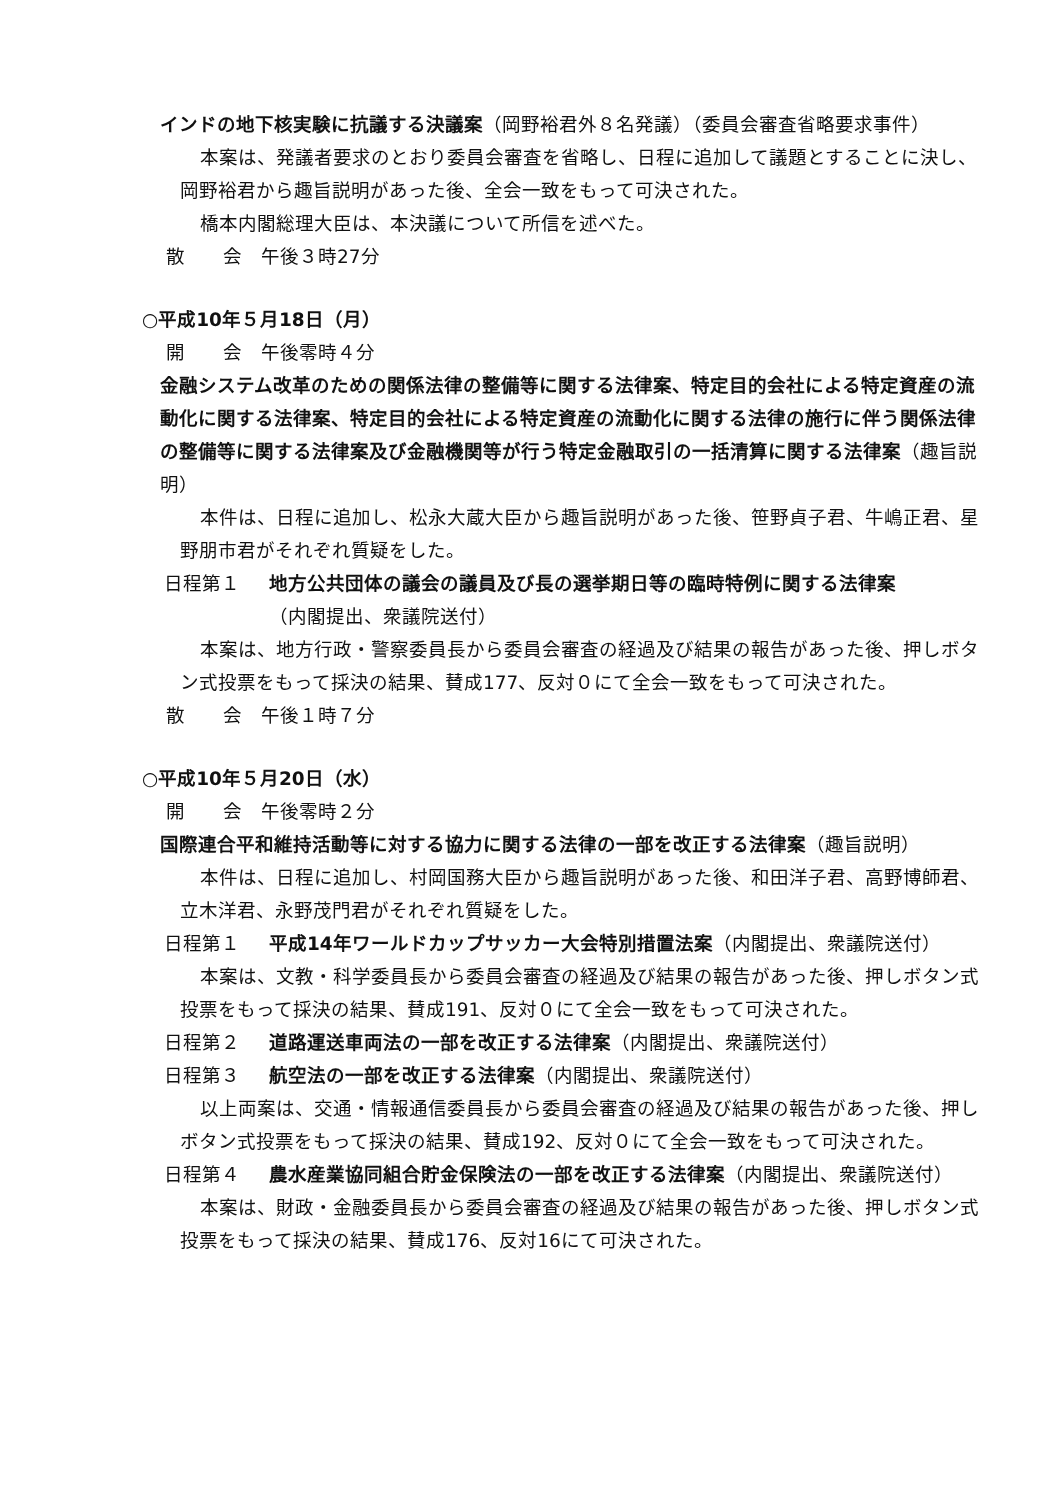インドの地下核実験に抗議する決議案（岡野裕君外８名発議）（委員会審査省略要求事件）
本案は、発議者要求のとおり委員会審査を省略し、日程に追加して議題とすることに決し、岡野裕君から趣旨説明があった後、全会一致をもって可決された。
橋本内閣総理大臣は、本決議について所信を述べた。
散　　会　午後３時27分
○平成10年５月18日（月）
開　　会　午後零時４分
金融システム改革のための関係法律の整備等に関する法律案、特定目的会社による特定資産の流動化に関する法律案、特定目的会社による特定資産の流動化に関する法律の施行に伴う関係法律の整備等に関する法律案及び金融機関等が行う特定金融取引の一括清算に関する法律案（趣旨説明）
本件は、日程に追加し、松永大蔵大臣から趣旨説明があった後、笹野貞子君、牛嶋正君、星野朋市君がそれぞれ質疑をした。
日程第１ 地方公共団体の議会の議員及び長の選挙期日等の臨時特例に関する法律案
（内閣提出、衆議院送付）
本案は、地方行政・警察委員長から委員会審査の経過及び結果の報告があった後、押しボタン式投票をもって採決の結果、賛成177、反対０にて全会一致をもって可決された。
散　　会　午後１時７分
○平成10年５月20日（水）
開　　会　午後零時２分
国際連合平和維持活動等に対する協力に関する法律の一部を改正する法律案（趣旨説明）
本件は、日程に追加し、村岡国務大臣から趣旨説明があった後、和田洋子君、高野博師君、立木洋君、永野茂門君がそれぞれ質疑をした。
日程第１ 平成14年ワールドカップサッカー大会特別措置法案（内閣提出、衆議院送付）
本案は、文教・科学委員長から委員会審査の経過及び結果の報告があった後、押しボタン式投票をもって採決の結果、賛成191、反対０にて全会一致をもって可決された。
日程第２ 道路運送車両法の一部を改正する法律案（内閣提出、衆議院送付）
日程第３ 航空法の一部を改正する法律案（内閣提出、衆議院送付）
以上両案は、交通・情報通信委員長から委員会審査の経過及び結果の報告があった後、押しボタン式投票をもって採決の結果、賛成192、反対０にて全会一致をもって可決された。
日程第４ 農水産業協同組合貯金保険法の一部を改正する法律案（内閣提出、衆議院送付）
本案は、財政・金融委員長から委員会審査の経過及び結果の報告があった後、押しボタン式投票をもって採決の結果、賛成176、反対16にて可決された。